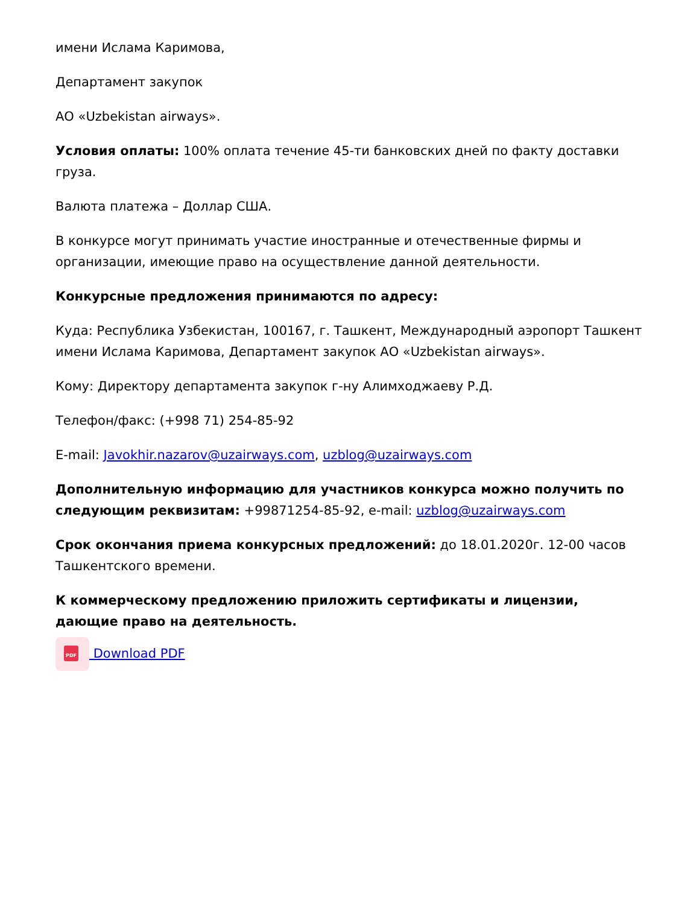имени Ислама Каримова,
Департамент закупок
АО «Uzbekistan airways».
Условия оплаты: 100% оплата течение 45-ти банковских дней по факту доставки груза.
Валюта платежа – Доллар США.
В конкурсе могут принимать участие иностранные и отечественные фирмы и организации, имеющие право на осуществление данной деятельности.
Конкурсные предложения принимаются по адресу:
Куда: Республика Узбекистан, 100167, г. Ташкент, Международный аэропорт Ташкент имени Ислама Каримова, Департамент закупок АО «Uzbekistan airways».
Кому: Директору департамента закупок г-ну Алимходжаеву Р.Д.
Телефон/факс: (+998 71) 254-85-92
E-mail: Javokhir.nazarov@uzairways.com, uzblog@uzairways.com
Дополнительную информацию для участников конкурса можно получить по следующим реквизитам: +99871254-85-92, e-mail: uzblog@uzairways.com
Срок окончания приема конкурсных предложений: до 18.01.2020г. 12-00 часов Ташкентского времени.
К коммерческому предложению приложить сертификаты и лицензии, дающие право на деятельность.
PDF Download PDF